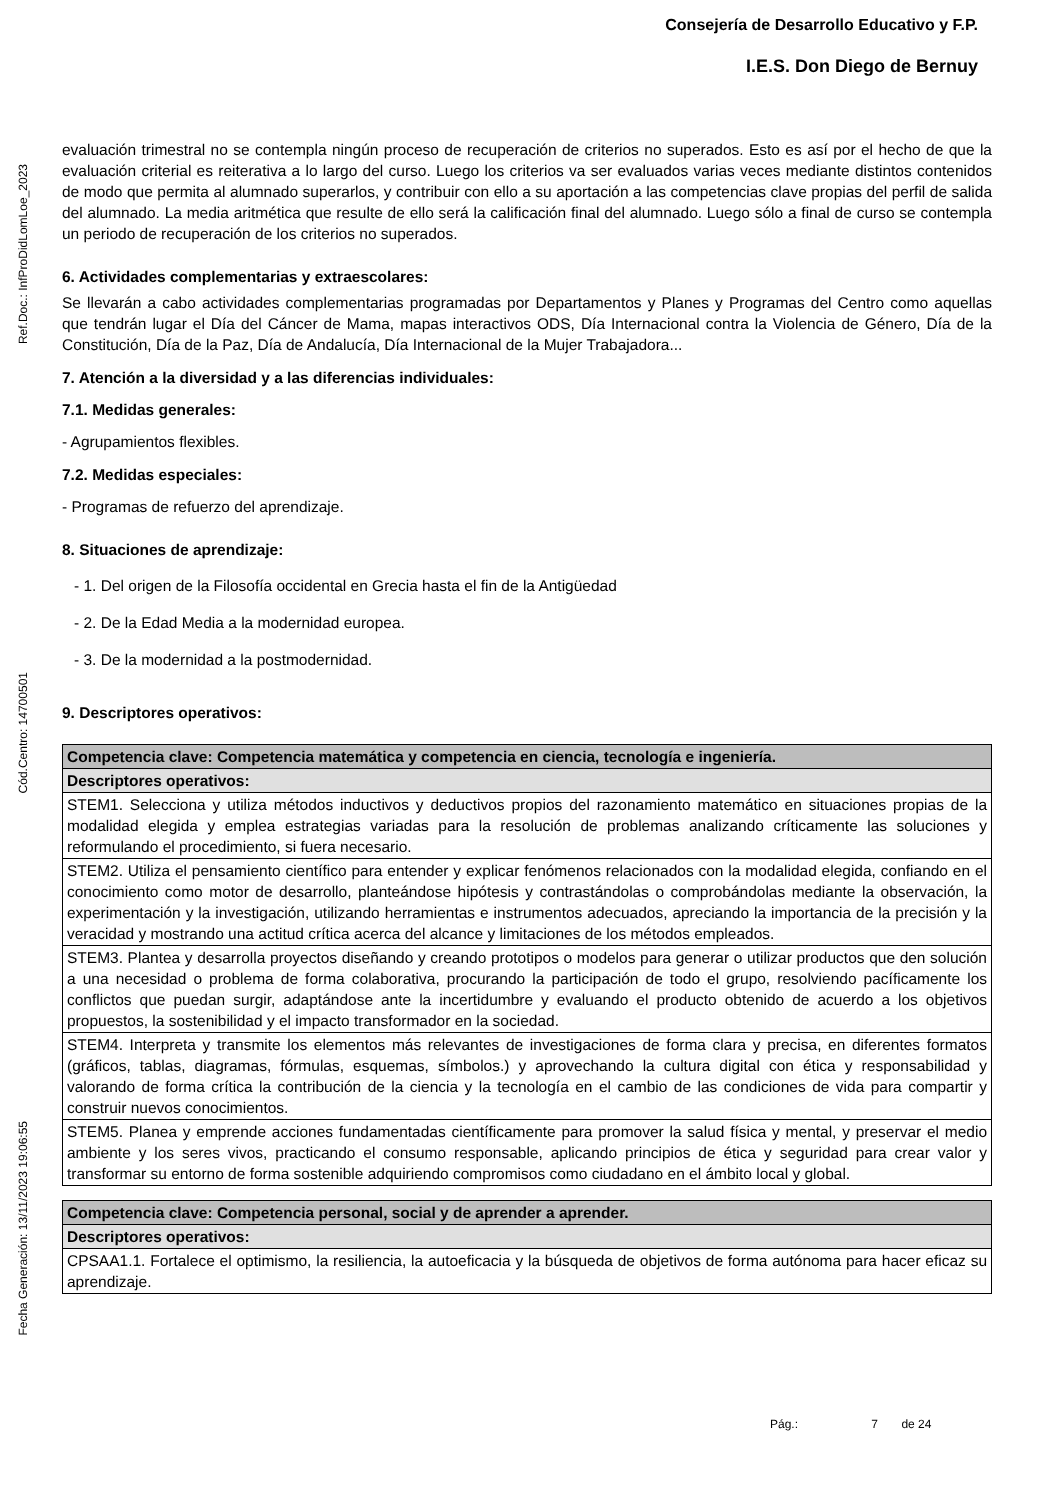Ref.Doc.: InfProDidLomLoe_2023
Cód.Centro: 14700501
Fecha Generación: 13/11/2023 19:06:55
Consejería de Desarrollo Educativo y F.P.
I.E.S. Don Diego de Bernuy
evaluación trimestral no se contempla ningún proceso de recuperación de criterios no superados. Esto es así por el hecho de que la evaluación criterial es reiterativa a lo largo del curso. Luego los criterios va ser evaluados varias veces mediante distintos contenidos de modo que permita al alumnado superarlos, y contribuir con ello a su aportación a las competencias clave propias del perfil de salida del alumnado. La media aritmética que resulte de ello será la calificación final del alumnado. Luego sólo a final de curso se contempla un periodo de recuperación de los criterios no superados.
6. Actividades complementarias y extraescolares:
Se llevarán a cabo actividades complementarias programadas por Departamentos y Planes y Programas del Centro como aquellas que tendrán lugar el Día del Cáncer de Mama, mapas interactivos ODS, Día Internacional contra la Violencia de Género, Día de la Constitución, Día de la Paz, Día de Andalucía, Día Internacional de la Mujer Trabajadora...
7. Atención a la diversidad y a las diferencias individuales:
7.1. Medidas generales:
- Agrupamientos flexibles.
7.2. Medidas especiales:
- Programas de refuerzo del aprendizaje.
8. Situaciones de aprendizaje:
- 1. Del origen de la Filosofía occidental en Grecia hasta el fin de la Antigüedad
- 2. De la Edad Media a la modernidad europea.
- 3. De la modernidad a la postmodernidad.
9. Descriptores operativos:
| Competencia clave: Competencia matemática y competencia en ciencia, tecnología e ingeniería. |
| Descriptores operativos: |
| STEM1. Selecciona y utiliza métodos inductivos y deductivos propios del razonamiento matemático en situaciones propias de la modalidad elegida y emplea estrategias variadas para la resolución de problemas analizando críticamente las soluciones y reformulando el procedimiento, si fuera necesario. |
| STEM2. Utiliza el pensamiento científico para entender y explicar fenómenos relacionados con la modalidad elegida, confiando en el conocimiento como motor de desarrollo, planteándose hipótesis y contrastándolas o comprobándolas mediante la observación, la experimentación y la investigación, utilizando herramientas e instrumentos adecuados, apreciando la importancia de la precisión y la veracidad y mostrando una actitud crítica acerca del alcance y limitaciones de los métodos empleados. |
| STEM3. Plantea y desarrolla proyectos diseñando y creando prototipos o modelos para generar o utilizar productos que den solución a una necesidad o problema de forma colaborativa, procurando la participación de todo el grupo, resolviendo pacíficamente los conflictos que puedan surgir, adaptándose ante la incertidumbre y evaluando el producto obtenido de acuerdo a los objetivos propuestos, la sostenibilidad y el impacto transformador en la sociedad. |
| STEM4. Interpreta y transmite los elementos más relevantes de investigaciones de forma clara y precisa, en diferentes formatos (gráficos, tablas, diagramas, fórmulas, esquemas, símbolos.) y aprovechando la cultura digital con ética y responsabilidad y valorando de forma crítica la contribución de la ciencia y la tecnología en el cambio de las condiciones de vida para compartir y construir nuevos conocimientos. |
| STEM5. Planea y emprende acciones fundamentadas científicamente para promover la salud física y mental, y preservar el medio ambiente y los seres vivos, practicando el consumo responsable, aplicando principios de ética y seguridad para crear valor y transformar su entorno de forma sostenible adquiriendo compromisos como ciudadano en el ámbito local y global. |
| Competencia clave: Competencia personal, social y de aprender a aprender. |
| Descriptores operativos: |
| CPSAA1.1. Fortalece el optimismo, la resiliencia, la autoeficacia y la búsqueda de objetivos de forma autónoma para hacer eficaz su aprendizaje. |
Pág.: 7 de 24